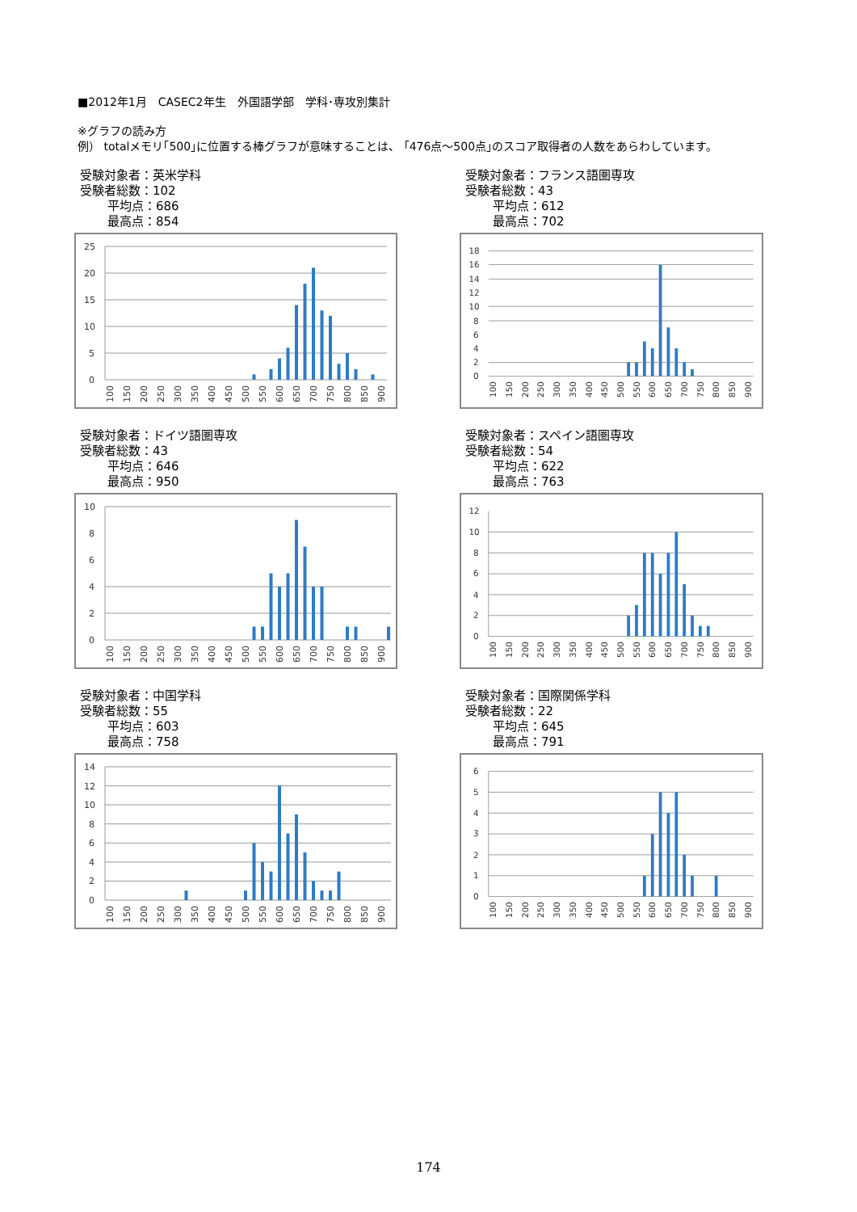■2012年1月　CASEC2年生　外国語学部　学科･専攻別集計
※グラフの読み方
例） totalメモリ｢500｣に位置する棒グラフが意味することは、 ｢476点～500点｣のスコア取得者の人数をあらわしています。
受験対象者：英米学科
受験者総数：102
平均点：686
最高点：854
25
20
15
10
5
0
100
150
200
250
300
350
400
450
500
550
600
650
700
750
800
850
900
受験対象者：フランス語圏専攻
受験者総数：43
平均点：612
最高点：702
18
16
14
12
10
8
6
4
2
0
100
150
200
250
300
350
400
450
500
550
600
650
700
750
800
850
900
受験対象者：ドイツ語圏専攻
受験者総数：43
平均点：646
最高点：950
10
8
6
4
2
0
100
150
200
250
300
350
400
450
500
550
600
650
700
750
800
850
900
受験対象者：スペイン語圏専攻
受験者総数：54
平均点：622
最高点：763
12
10
8
6
4
2
0
100
150
200
250
300
350
400
450
500
550
600
650
700
750
800
850
900
受験対象者：中国学科
受験者総数：55
平均点：603
最高点：758
14
12
10
8
6
4
2
0
100
150
200
250
300
350
400
450
500
550
600
650
700
750
800
850
900
受験対象者：国際関係学科
受験者総数：22
平均点：645
最高点：791
6
5
4
3
2
1
0
100
150
200
250
300
350
400
450
500
550
600
650
700
750
800
850
900
174